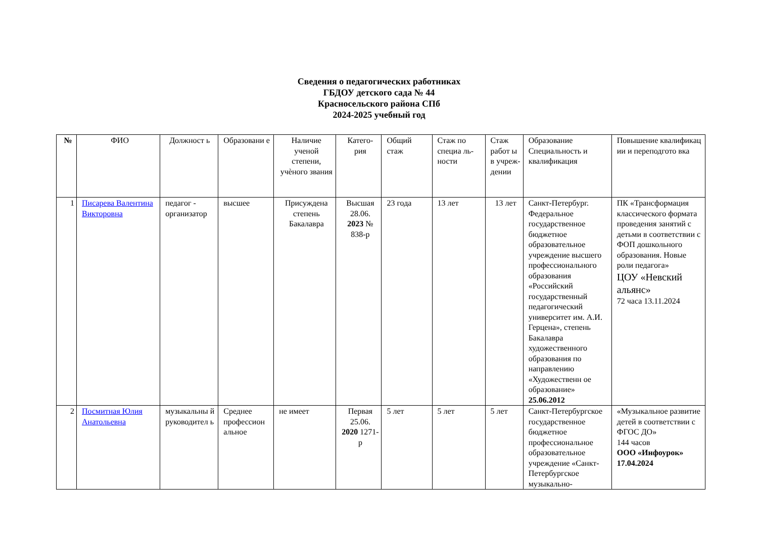Сведения о педагогических работниках
ГБДОУ детского сада № 44
Красносельского района СПб
2024-2025 учебный год
| № | ФИО | Должност ь | Образовани е | Наличие ученой степени, учѐного звания | Катего- рия | Общий стаж | Стаж по специа ль- ности | Стаж работ ы в учреж- дении | Образование Специальность и квалификация | Повышение квалификац ии и переподгото вка |
| --- | --- | --- | --- | --- | --- | --- | --- | --- | --- | --- |
| 1 | Писарева Валентина Викторовна | педагог - организатор | высшее | Присуждена степень Бакалавра | Высшая 28.06. 2023 № 838-р | 23 года | 13 лет | 13 лет | Санкт-Петербург. Федеральное государственное бюджетное образовательное учреждение высшего профессионального образования «Российский государственный педагогический университет им. А.И. Герцена», степень Бакалавра художественного образования по направлению «Художественн ое образование» 25.06.2012 | ПК «Трансформация классического формата проведения занятий с детьми в соответствии с ФОП дошкольного образования. Новые роли педагога» ЦОУ «Невский альянс» 72 часа 13.11.2024 |
| 2 | Посмитная Юлия Анатольевна | музыкальны й руководител ь | Среднее профессион альное | не имеет | Первая 25.06. 2020 1271-р | 5 лет | 5 лет | 5 лет | Санкт-Петербургское государственное бюджетное профессиональное образовательное учреждение «Санкт-Петербургское музыкально- | «Музыкальное развитие детей в соответствии с ФГОС ДО» 144 часов ООО «Инфоурок» 17.04.2024 |